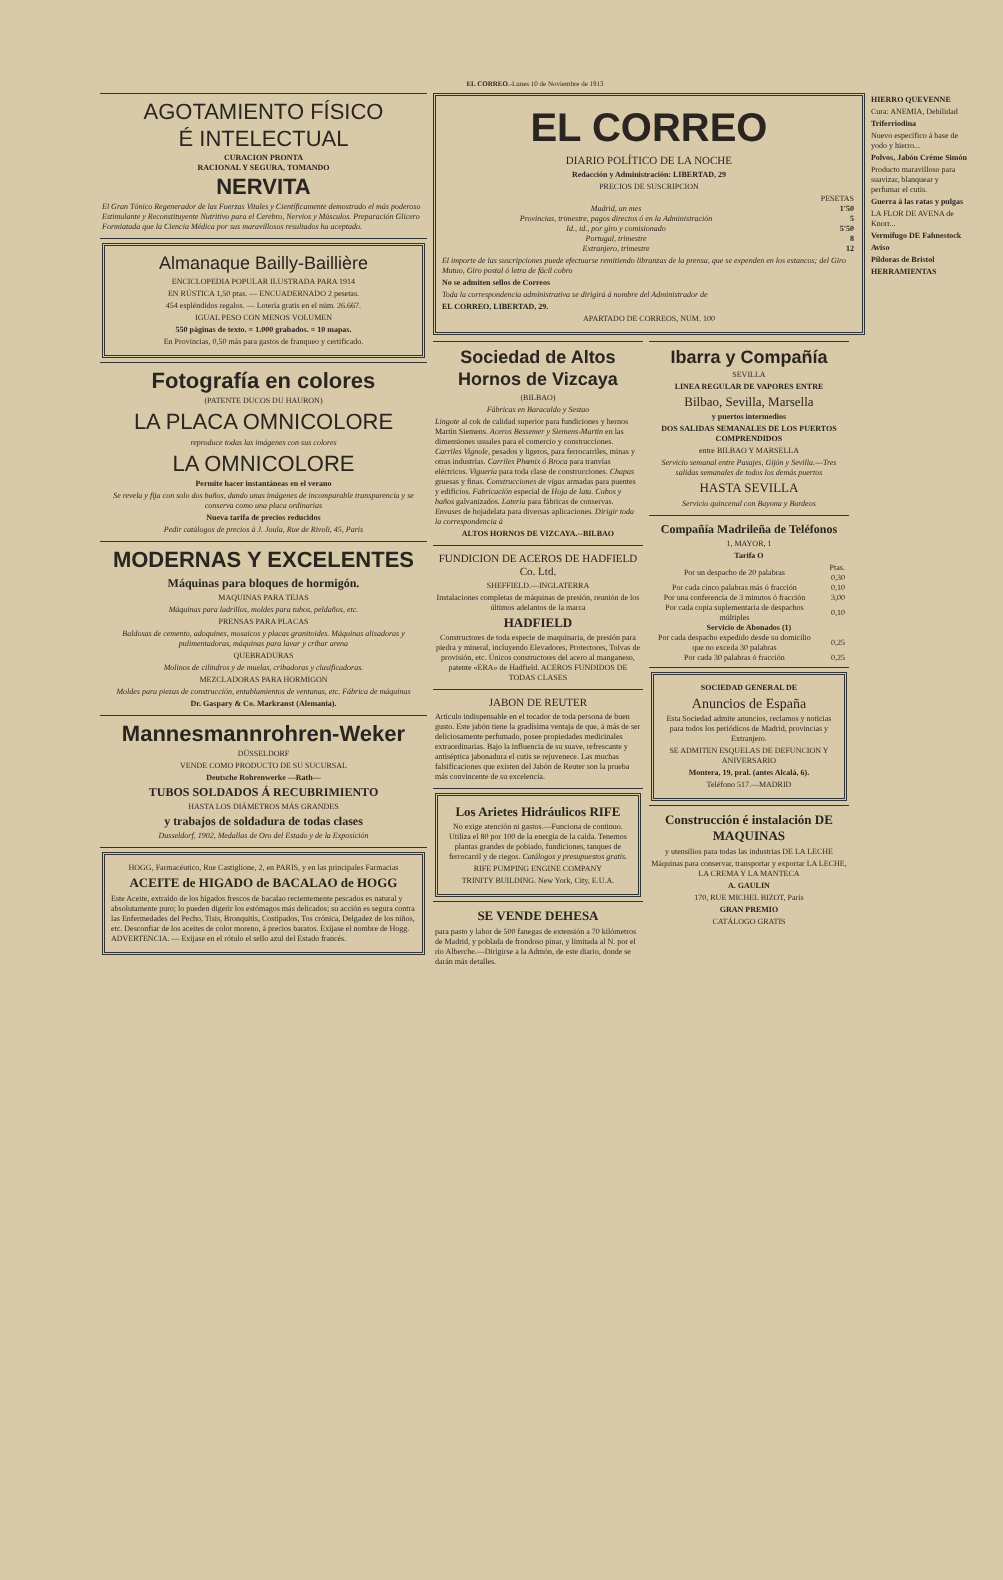EL CORREO.-Lunes 10 de Noviembre de 1913
AGOTAMIENTO FÍSICO
É INTELECTUAL
CURACION PRONTA
RACIONAL Y SEGURA, TOMANDO
NERVITA
El Gran Tónico Regenerador de las Fuerzas Vitales y Científicamente demostrado el más poderoso Estimulante y Reconstituyente Nutritivo para el Cerebro, Nervios y Músculos. Preparación Glicero Formiatada que la Ciencia Médica por sus maravillosos resultados ha aceptado.
Almanaque Bailly-Baillière
ENCICLOPEDIA POPULAR ILUSTRADA PARA 1914
EN RÚSTICA 1,50 ptas. — ENCUADERNADO 2 pesetas.
454 espléndidos regalos. — Lotería gratis en el núm. 26.667.
IGUAL PESO CON MENOS VOLUMEN
550 páginas de texto. = 1.000 grabados. = 10 mapas.
En Provincias, 0,50 más para gastos de franqueo y certificado.
Fotografía en colores
(PATENTE DUCOS DU HAURON)
LA PLACA OMNICOLORE
reproduce todas las imágenes con sus colores
LA OMNICOLORE
Permite hacer instantáneas en el verano
Se revela y fija con solo dos baños, dando unas imágenes de incomparable transparencia y se conserva como una placa ordinarias
Nueva tarifa de precios reducidos
Pedir catálogos de precios á J. Joula, Rue de Rivoli, 45, París
MODERNAS Y EXCELENTES
Máquinas para bloques de hormigón.
MAQUINAS PARA TEJAS
Máquinas para ladrillos, moldes para tubos, peldaños, etc.
PRENSAS PARA PLACAS
Baldosas de cemento, adoquines, mosaicos y placas granitoides. Máquinas alisadoras y pulimentadoras, máquinas para lavar y cribar arena
QUEBRADURAS
Molinos de cilindros y de muelas, cribadoras y clasificadoras.
MEZCLADORAS PARA HORMIGON
Moldes para piezas de construcción, entablamientos de ventanas, etc. Fábrica de máquinas
Dr. Gaspary & Co. Markranst (Alemania).
Mannesmannrohren-Weker
DÜSSELDORF
VENDE COMO PRODUCTO DE SU SUCURSAL
Deutsche Rohrenwerke —Rath—
TUBOS SOLDADOS Á RECUBRIMIENTO
HASTA LOS DIÁMETROS MÁS GRANDES
y trabajos de soldadura de todas clases
Dusseldorf, 1902, Medallas de Oro del Estado y de la Exposición
HOGG, Farmacéutico, Rue Castiglione, 2, en PARIS, y en las principales Farmacias
ACEITE de HIGADO de BACALAO de HOGG
Este Aceite, extraído de los hígados frescos de bacalao recientemente pescados es natural y absolutamente puro; lo pueden digerir los estómagos más delicados; su acción es segura contra las Enfermedades del Pecho, Tisis, Bronquitis, Costipados, Tos crónica, Delgadez de los niños, etc. Desconfiar de los aceites de color moreno, á precios baratos. Exíjase el nombre de Hogg. ADVERTENCIA. — Exíjase en el rótulo el sello azul del Estado francés.
EL CORREO
DIARIO POLÍTICO DE LA NOCHE
Redacción y Administración: LIBERTAD, 29
PRECIOS DE SUSCRIPCION
| | PESETAS |
| Madrid, un mes | 1'50 |
| Provincias, trimestre, pagos directos ó en la Administración | 5 |
| Id., id., por giro y comisionado | 5'50 |
| Portugal, trimestre | 8 |
| Extranjero, trimestre | 12 |
El importe de las suscripciones puede efectuarse remitiendo libranzas de la prensa, que se expenden en los estancos; del Giro Mutuo, Giro postal ó letra de fácil cobro
No se admiten sellos de Correos
Toda la correspondencia administrativa se dirigirá á nombre del Administrador de
EL CORREO, LIBERTAD, 29.
APARTADO DE CORREOS, NUM. 100
Sociedad de Altos Hornos de Vizcaya
(BILBAO)
Fábricas en Baracaldo y Sestao
Lingote al cok de calidad superior para fundiciones y hernos Martín Siemens. Aceros Bessemer y Siemens-Martin en las dimensiones usuales para el comercio y construcciones. Carriles Vignole, pesados y ligeros, para ferrocarriles, minas y otras industrias. Carriles Phœnix ó Broca para tranvías eléctricos. Viguería para toda clase de construcciones. Chapas gruesas y finas. Construcciones de vigas armadas para puentes y edificios. Fabricación especial de Hoja de lata. Cubos y baños galvanizados. Latería para fábricas de conservas. Envases de hojadelata para diversas aplicaciones. Dirigir toda la correspondencia á
ALTOS HORNOS DE VIZCAYA.--BILBAO
FUNDICION DE ACEROS DE HADFIELD Co. Ltd.
SHEFFIELD.—INGLATERRA
Instalaciones completas de máquinas de presión, reunión de los últimos adelantos de la marca
HADFIELD
Constructores de toda especie de maquinaria, de presión para piedra y mineral, incluyendo Elevadores, Protectores, Tolvas de provisión, etc. Únicos constructores del acero al manganeso, patente «ERA» de Hadfield. ACEROS FUNDIDOS DE TODAS CLASES
JABON DE REUTER
Artículo indispensable en el tocador de toda persona de buen gusto. Este jabón tiene la gradísima ventaja de que, á más de ser deliciosamente perfumado, posee propiedades medicinales extraordinarias. Bajo la influencia de su suave, refrescante y antiséptica jabonadura el cutis se rejuvenece. Las muchas falsificaciones que existen del Jabón de Reuter son la prueba más convincente de su excelencia.
Los Arietes Hidráulicos RIFE
No exige atención ni gastos.—Funciona de continuo. Utiliza el 80 por 100 de la energía de la caída. Tenemos plantas grandes de pobiado, fundiciones, tanques de ferrocarril y de riegos. Catálogos y presupuestos gratis.
RIFE PUMPING ENGINE COMPANY
TRINITY BUILDING. New York, City, E.U.A.
SE VENDE DEHESA
para pasto y labor de 500 fanegas de extensión a 70 kilómetros de Madrid, y poblada de frondoso pinar, y limitada al N. por el río Alberche.—Dirigirse a la Admón, de este diario, donde se darán más detalles.
Ibarra y Compañía
SEVILLA
LINEA REGULAR DE VAPORES ENTRE
Bilbao, Sevilla, Marsella
y puertos intermedios
DOS SALIDAS SEMANALES DE LOS PUERTOS COMPRENDIDOS
entre BILBAO Y MARSELLA
Servicio semanal entre Pasajes, Gijón y Sevilla.---Tres salidas semanales de todos los demás puertos
HASTA SEVILLA
Servicio quincenal con Bayona y Burdeos
Compañía Madrileña de Teléfonos
1, MAYOR, 1
Tarifa O
| Por un despacho de 20 palabras | Ptas. 0,30 |
| Por cada cinco palabras más ó fracción | 0,10 |
| Por una conferencia de 3 minutos ó fracción | 3,00 |
| Por cada copia suplementaria de despachos múltiples | 0,10 |
| Servicio de Abonados (1) | |
| Por cada despacho expedido desde su domicilio que no exceda 30 palabras | 0,25 |
| Por cada 30 palabras ó fracción | 0,25 |
SOCIEDAD GENERAL DE
Anuncios de España
Esta Sociedad admite anuncios, reclamos y noticias para todos los periódicos de Madrid, provincias y Extranjero.
SE ADMITEN ESQUELAS DE DEFUNCION Y ANIVERSARIO
Montera, 19, pral. (antes Alcalá, 6).
Teléfono 517.—MADRID
Construcción é instalación DE MAQUINAS
y utensilios para todas las industrias DE LA LECHE
Máquinas para conservar, transportar y exportar LA LECHE, LA CREMA Y LA MANTECA
A. GAULIN
170, RUE MICHEL BIZOT, París
GRAN PREMIO
CATÁLOGO GRATIS
HIERRO QUEVENNE
Cura: ANEMIA, Debilidad
Triferriodina
Nuevo específico á base de yodo y hierro...
Polvos, Jabón Créme Simón
Producto maravilloso para suavizar, blanquear y perfumar el cutis.
Guerra á las ratas y pulgas
LA FLOR DE AVENA de Knorr...
Vermífugo DE Fahnestock
Aviso
Píldoras de Bristol
HERRAMIENTAS